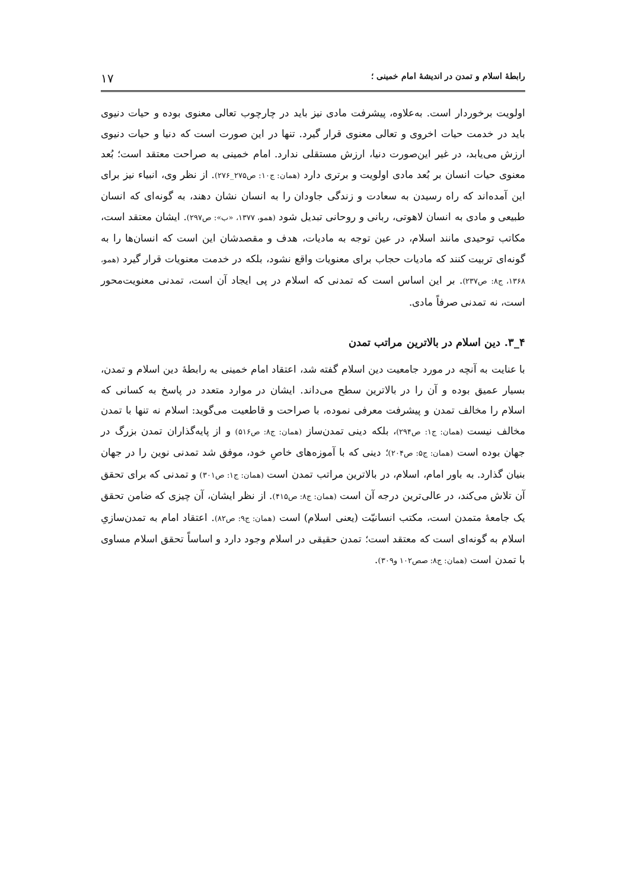رابطهٔ اسلام و تمدن در اندیشهٔ امام خمینی ؛ ۱۷
اولویت برخوردار است. به‌علاوه، پیشرفت مادی نیز باید در چارچوب تعالی معنوی بوده و حیات دنیوی باید در خدمت حیات اخروی و تعالی معنوی قرار گیرد. تنها در این صورت است که دنیا و حیات دنیوی ارزش می‌یابد، در غیر این‌صورت دنیا، ارزش مستقلی ندارد. امام خمینی به صراحت معتقد است؛ بُعد معنوی حیات انسان بر بُعد مادی اولویت و برتری دارد (همان: ج۱۰: ص۲۷۵_۲۷۶). از نظر وی، انبیاء نیز برای این آمده‌اند که راه رسیدن به سعادت و زندگی جاودان را به انسان نشان دهند، به گونه‌ای که انسان طبیعی و مادی به انسان لاهوتی، ربانی و روحانی تبدیل شود (همو، ۱۳۷۷، «ب»: ص۲۹۷). ایشان معتقد است، مکاتب توحیدی مانند اسلام، در عین توجه به مادیات، هدف و مقصدشان این است که انسان‌ها را به گونه‌ای تربیت کنند که مادیات حجاب برای معنویات واقع نشود، بلکه در خدمت معنویات قرار گیرد (همو، ۱۳۶۸، ج۸: ص۲۳۷). بر این اساس است که تمدنی که اسلام در پی ایجاد آن است، تمدنی معنویت‌محور است، نه تمدنی صرفاً مادی.
۴_۳. دین اسلام در بالاترین مراتب تمدن
با عنایت به آنچه در مورد جامعیت دین اسلام گفته شد، اعتقاد امام خمینی به رابطهٔ دین اسلام و تمدن، بسیار عمیق بوده و آن را در بالاترین سطح می‌داند. ایشان در موارد متعدد در پاسخ به کسانی که اسلام را مخالف تمدن و پیشرفت معرفی نموده، با صراحت و قاطعیت می‌گوید: اسلام نه تنها با تمدن مخالف نیست (همان: ج۱: ص۲۹۴)، بلکه دینی تمدن‌ساز (همان: ج۸: ص۵۱۶) و از پایه‌گذاران تمدن بزرگ در جهان بوده است (همان: ج۵: ص۲۰۴)؛ دینی که با آموزه‌های خاصِ خود، موفق شد تمدنی نوین را در جهان بنیان گذارد. به باور امام، اسلام، در بالاترین مراتب تمدن است (همان: ج۱: ص۳۰۱) و تمدنی که برای تحقق آن تلاش می‌کند، در عالی‌ترین درجه آن است (همان: ج۸: ص۴۱۵). از نظر ایشان، آن چیزی که ضامن تحقق یک جامعهٔ متمدن است، مکتب انسانیّت (یعنی اسلام) است (همان: ج۹: ص۸۲). اعتقاد امام به تمدن‌سازیِ اسلام به گونه‌ای است که معتقد است؛ تمدن حقیقی در اسلام وجود دارد و اساساً تحقق اسلام مساوی با تمدن است (همان: ج۸: صص۱۰۲ و۳۰۹).